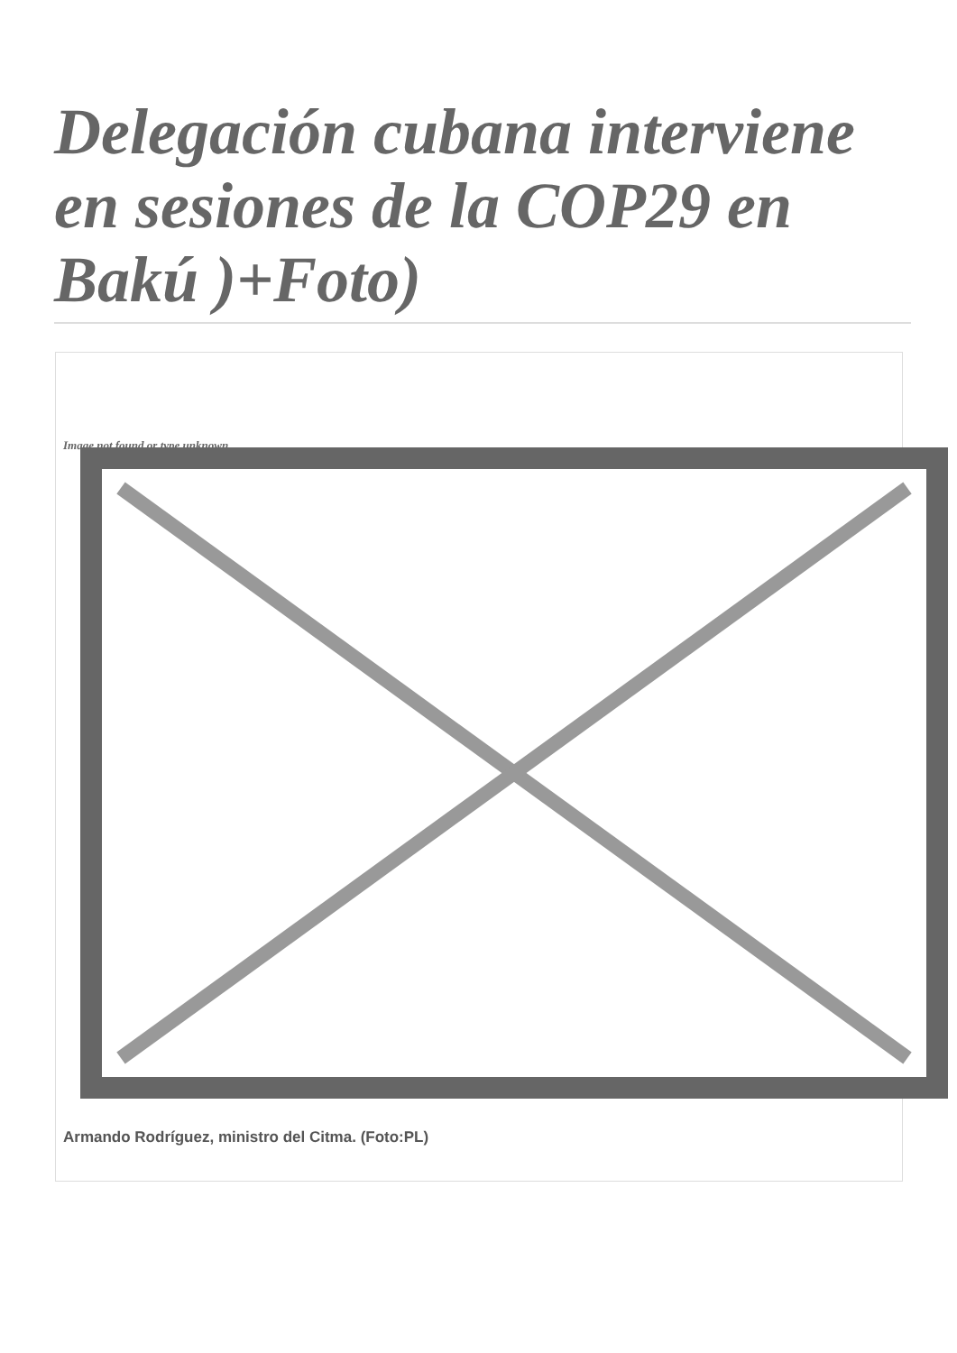Delegación cubana interviene en sesiones de la COP29 en Bakú )+Foto)
Image not found or type unknown
Armando Rodríguez, ministro del Citma. (Foto:PL)